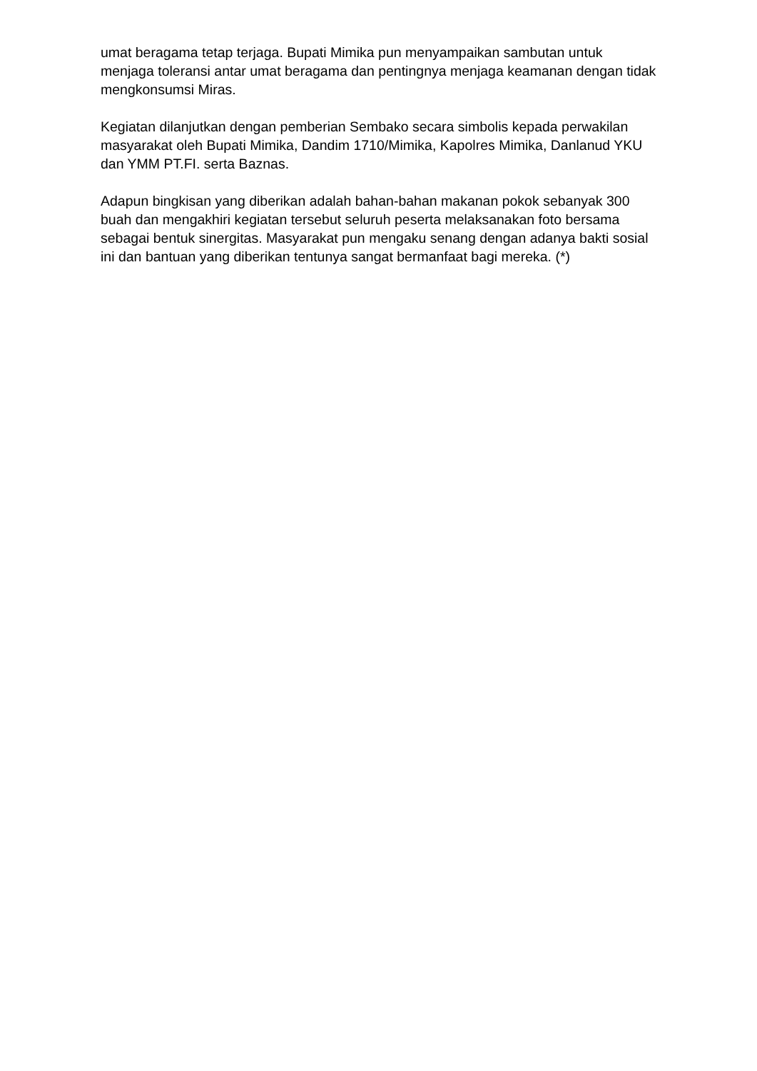umat beragama tetap terjaga. Bupati Mimika pun menyampaikan sambutan untuk menjaga toleransi antar umat beragama dan pentingnya menjaga keamanan dengan tidak mengkonsumsi Miras.
Kegiatan dilanjutkan dengan pemberian Sembako secara simbolis kepada perwakilan masyarakat oleh Bupati Mimika, Dandim 1710/Mimika, Kapolres Mimika, Danlanud YKU dan YMM PT.FI. serta Baznas.
Adapun bingkisan yang diberikan adalah bahan-bahan makanan pokok sebanyak 300 buah dan mengakhiri kegiatan tersebut seluruh peserta melaksanakan foto bersama sebagai bentuk sinergitas. Masyarakat pun mengaku senang dengan adanya bakti sosial ini dan bantuan yang diberikan tentunya sangat bermanfaat bagi mereka. (*)